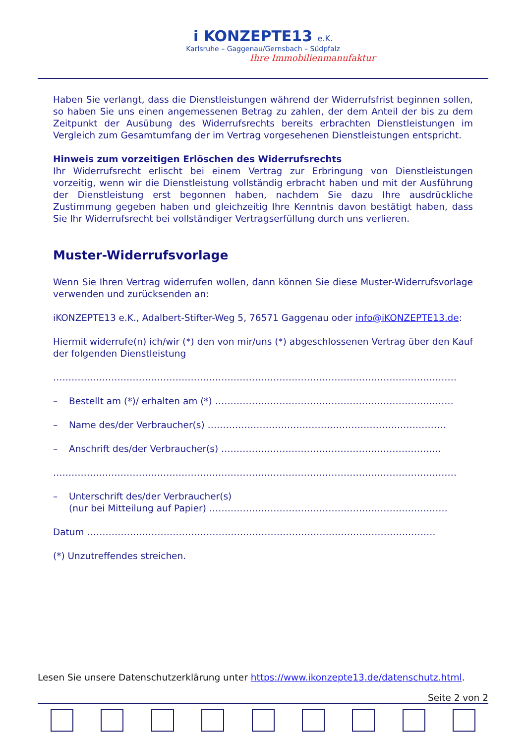i KONZEPTE13 e.K.
Karlsruhe – Gaggenau/Gernsbach – Südpfalz
Ihre Immobilienmanufaktur
Haben Sie verlangt, dass die Dienstleistungen während der Widerrufsfrist beginnen sollen, so haben Sie uns einen angemessenen Betrag zu zahlen, der dem Anteil der bis zu dem Zeitpunkt der Ausübung des Widerrufsrechts bereits erbrachten Dienstleistungen im Vergleich zum Gesamtumfang der im Vertrag vorgesehenen Dienstleistungen entspricht.
Hinweis zum vorzeitigen Erlöschen des Widerrufsrechts
Ihr Widerrufsrecht erlischt bei einem Vertrag zur Erbringung von Dienstleistungen vorzeitig, wenn wir die Dienstleistung vollständig erbracht haben und mit der Ausführung der Dienstleistung erst begonnen haben, nachdem Sie dazu Ihre ausdrückliche Zustimmung gegeben haben und gleichzeitig Ihre Kenntnis davon bestätigt haben, dass Sie Ihr Widerrufsrecht bei vollständiger Vertragserfüllung durch uns verlieren.
Muster-Widerrufsvorlage
Wenn Sie Ihren Vertrag widerrufen wollen, dann können Sie diese Muster-Widerrufsvorlage verwenden und zurücksenden an:
iKONZEPTE13 e.K., Adalbert-Stifter-Weg 5, 76571 Gaggenau oder info@iKONZEPTE13.de:
Hiermit widerrufe(n) ich/wir (*) den von mir/uns (*) abgeschlossenen Vertrag über den Kauf der folgenden Dienstleistung
……………………………………………………………………………………………………………………
– Bestellt am (*)/ erhalten am (*) ……………………………………………………………………
– Name des/der Verbraucher(s) ……………………………………………………………………
– Anschrift des/der Verbraucher(s) ………………………………………………………………
……………………………………………………………………………………………………………………
– Unterschrift des/der Verbraucher(s)
(nur bei Mitteilung auf Papier) ……………………………………………………………………
Datum ……………………………………………………………………………………………………
(*) Unzutreffendes streichen.
Lesen Sie unsere Datenschutzerklärung unter https://www.ikonzepte13.de/datenschutz.html.
Seite 2 von 2